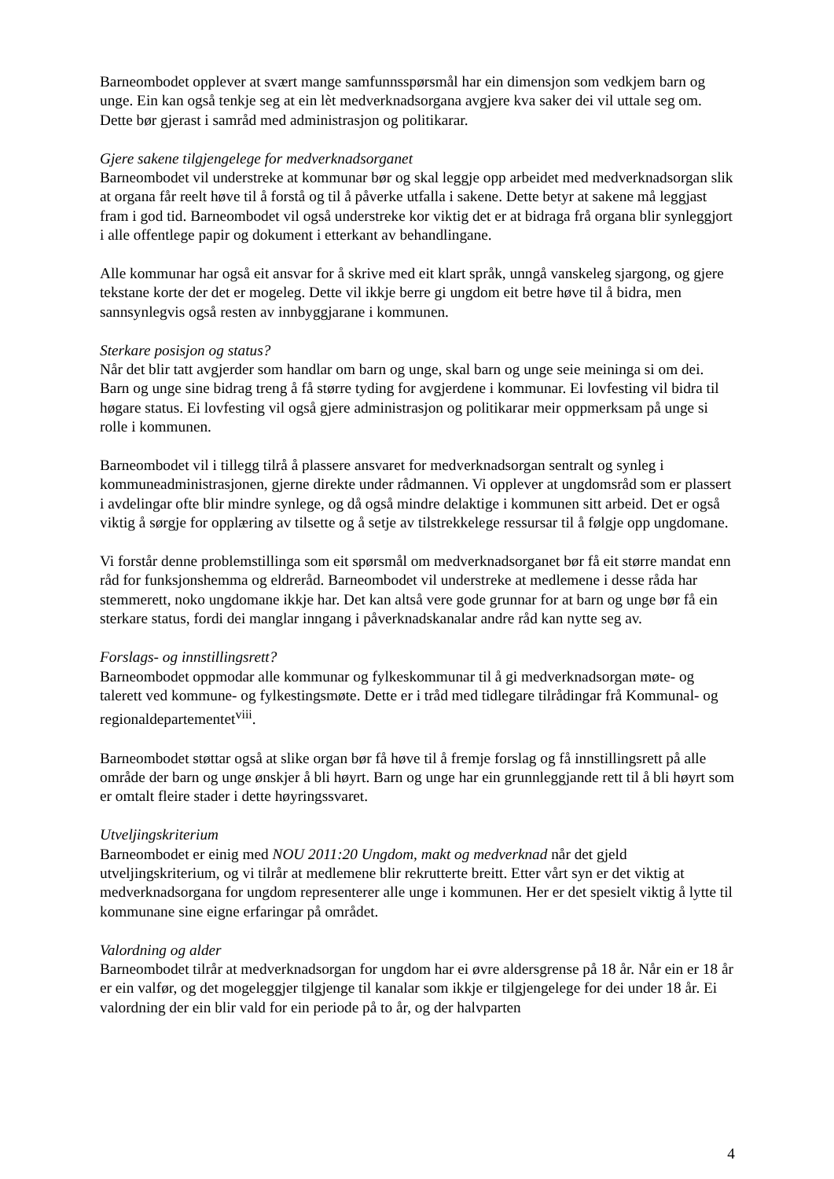Barneombodet opplever at svært mange samfunnsspørsmål har ein dimensjon som vedkjem barn og unge. Ein kan også tenkje seg at ein lèt medverknadsorgana avgjere kva saker dei vil uttale seg om. Dette bør gjerast i samråd med administrasjon og politikarar.
Gjere sakene tilgjengelege for medverknadsorganet
Barneombodet vil understreke at kommunar bør og skal leggje opp arbeidet med medverknadsorgan slik at organa får reelt høve til å forstå og til å påverke utfalla i sakene. Dette betyr at sakene må leggjast fram i god tid. Barneombodet vil også understreke kor viktig det er at bidraga frå organa blir synleggjort i alle offentlege papir og dokument i etterkant av behandlingane.
Alle kommunar har også eit ansvar for å skrive med eit klart språk, unngå vanskeleg sjargong, og gjere tekstane korte der det er mogeleg. Dette vil ikkje berre gi ungdom eit betre høve til å bidra, men sannsynlegvis også resten av innbyggjarane i kommunen.
Sterkare posisjon og status?
Når det blir tatt avgjerder som handlar om barn og unge, skal barn og unge seie meininga si om dei. Barn og unge sine bidrag treng å få større tyding for avgjerdene i kommunar. Ei lovfesting vil bidra til høgare status. Ei lovfesting vil også gjere administrasjon og politikarar meir oppmerksam på unge si rolle i kommunen.
Barneombodet vil i tillegg tilrå å plassere ansvaret for medverknadsorgan sentralt og synleg i kommuneadministrasjonen, gjerne direkte under rådmannen. Vi opplever at ungdomsråd som er plassert i avdelingar ofte blir mindre synlege, og då også mindre delaktige i kommunen sitt arbeid. Det er også viktig å sørgje for opplæring av tilsette og å setje av tilstrekkelege ressursar til å følgje opp ungdomane.
Vi forstår denne problemstillinga som eit spørsmål om medverknadsorganet bør få eit større mandat enn råd for funksjonshemma og eldreråd. Barneombodet vil understreke at medlemene i desse råda har stemmerett, noko ungdomane ikkje har. Det kan altså vere gode grunnar for at barn og unge bør få ein sterkare status, fordi dei manglar inngang i påverknadskanalar andre råd kan nytte seg av.
Forslags- og innstillingsrett?
Barneombodet oppmodar alle kommunar og fylkeskommunar til å gi medverknadsorgan møte- og talerett ved kommune- og fylkestingsmøte. Dette er i tråd med tidlegare tilrådingar frå Kommunal- og regionaldepartementet<sup>viii</sup>.
Barneombodet støttar også at slike organ bør få høve til å fremje forslag og få innstillingsrett på alle område der barn og unge ønskjer å bli høyrt. Barn og unge har ein grunnleggjande rett til å bli høyrt som er omtalt fleire stader i dette høyringssvaret.
Utveljingskriterium
Barneombodet er einig med NOU 2011:20 Ungdom, makt og medverknad når det gjeld utveljingskriterium, og vi tilrår at medlemene blir rekrutterte breitt. Etter vårt syn er det viktig at medverknadsorgana for ungdom representerer alle unge i kommunen. Her er det spesielt viktig å lytte til kommunane sine eigne erfaringar på området.
Valordning og alder
Barneombodet tilrår at medverknadsorgan for ungdom har ei øvre aldersgrense på 18 år. Når ein er 18 år er ein valfør, og det mogeleggjer tilgjenge til kanalar som ikkje er tilgjengelege for dei under 18 år. Ei valordning der ein blir vald for ein periode på to år, og der halvparten
4